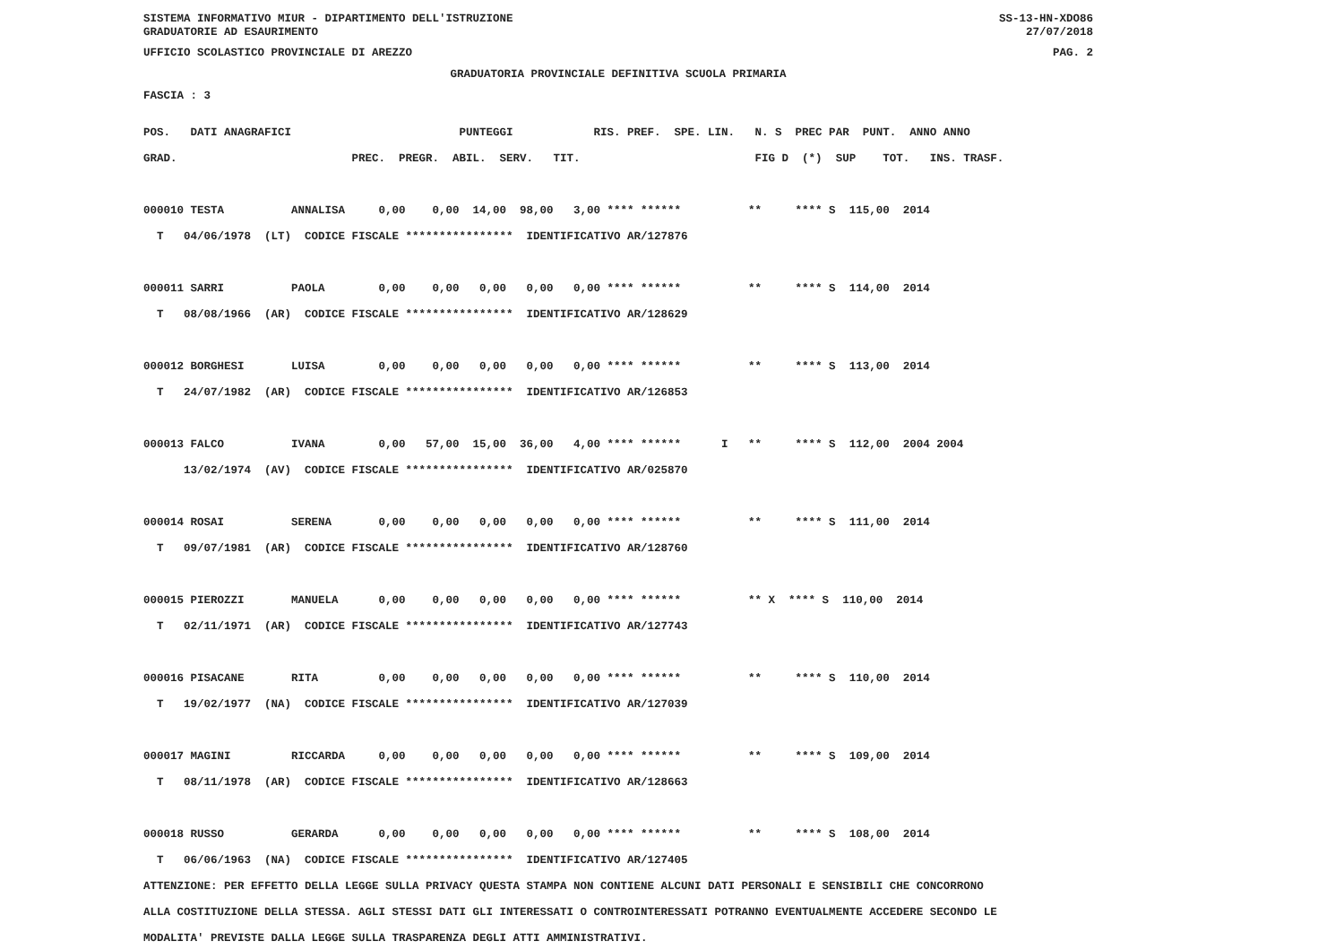SISTEMA INFORMATIVO MIUR - DIPARTIMENTO DELL'ISTRUZIONE
GRADUATORIE AD ESAURIMENTO
SS-13-HN-XDO86
27/07/2018
UFFICIO SCOLASTICO PROVINCIALE DI AREZZO PAG. 2
GRADUATORIA PROVINCIALE DEFINITIVA SCUOLA PRIMARIA
FASCIA : 3
POS.   DATI ANAGRAFICI                         PUNTEGGI            RIS. PREF.  SPE. LIN.   N. S  PREC PAR  PUNT.  ANNO ANNO
GRAD.                          PREC.  PREGR.  ABIL.  SERV.   TIT.                          FIG D  (*)  SUP    TOT.   INS. TRASF.

000010 TESTA          ANNALISA     0,00    0,00  14,00  98,00   3,00 **** ******          **     **** S  115,00  2014
  T   04/06/1978  (LT)  CODICE FISCALE ****************  IDENTIFICATIVO AR/127876

000011 SARRI          PAOLA        0,00    0,00   0,00   0,00   0,00 **** ******          **     **** S  114,00  2014
  T   08/08/1966  (AR)  CODICE FISCALE ****************  IDENTIFICATIVO AR/128629

000012 BORGHESI       LUISA        0,00    0,00   0,00   0,00   0,00 **** ******          **     **** S  113,00  2014
  T   24/07/1982  (AR)  CODICE FISCALE ****************  IDENTIFICATIVO AR/126853

000013 FALCO          IVANA        0,00   57,00  15,00  36,00   4,00 **** ******      I   **     **** S  112,00  2004 2004
      13/02/1974  (AV)  CODICE FISCALE ****************  IDENTIFICATIVO AR/025870

000014 ROSAI          SERENA       0,00    0,00   0,00   0,00   0,00 **** ******          **     **** S  111,00  2014
  T   09/07/1981  (AR)  CODICE FISCALE ****************  IDENTIFICATIVO AR/128760

000015 PIEROZZI       MANUELA      0,00    0,00   0,00   0,00   0,00 **** ******          ** X  **** S  110,00  2014
  T   02/11/1971  (AR)  CODICE FISCALE ****************  IDENTIFICATIVO AR/127743

000016 PISACANE       RITA         0,00    0,00   0,00   0,00   0,00 **** ******          **     **** S  110,00  2014
  T   19/02/1977  (NA)  CODICE FISCALE ****************  IDENTIFICATIVO AR/127039

000017 MAGINI         RICCARDA     0,00    0,00   0,00   0,00   0,00 **** ******          **     **** S  109,00  2014
  T   08/11/1978  (AR)  CODICE FISCALE ****************  IDENTIFICATIVO AR/128663

000018 RUSSO          GERARDA      0,00    0,00   0,00   0,00   0,00 **** ******          **     **** S  108,00  2014
  T   06/06/1963  (NA)  CODICE FISCALE ****************  IDENTIFICATIVO AR/127405
ATTENZIONE: PER EFFETTO DELLA LEGGE SULLA PRIVACY QUESTA STAMPA NON CONTIENE ALCUNI DATI PERSONALI E SENSIBILI CHE CONCORRONO
ALLA COSTITUZIONE DELLA STESSA. AGLI STESSI DATI GLI INTERESSATI O CONTROINTERESSATI POTRANNO EVENTUALMENTE ACCEDERE SECONDO LE
MODALITA' PREVISTE DALLA LEGGE SULLA TRASPARENZA DEGLI ATTI AMMINISTRATIVI.